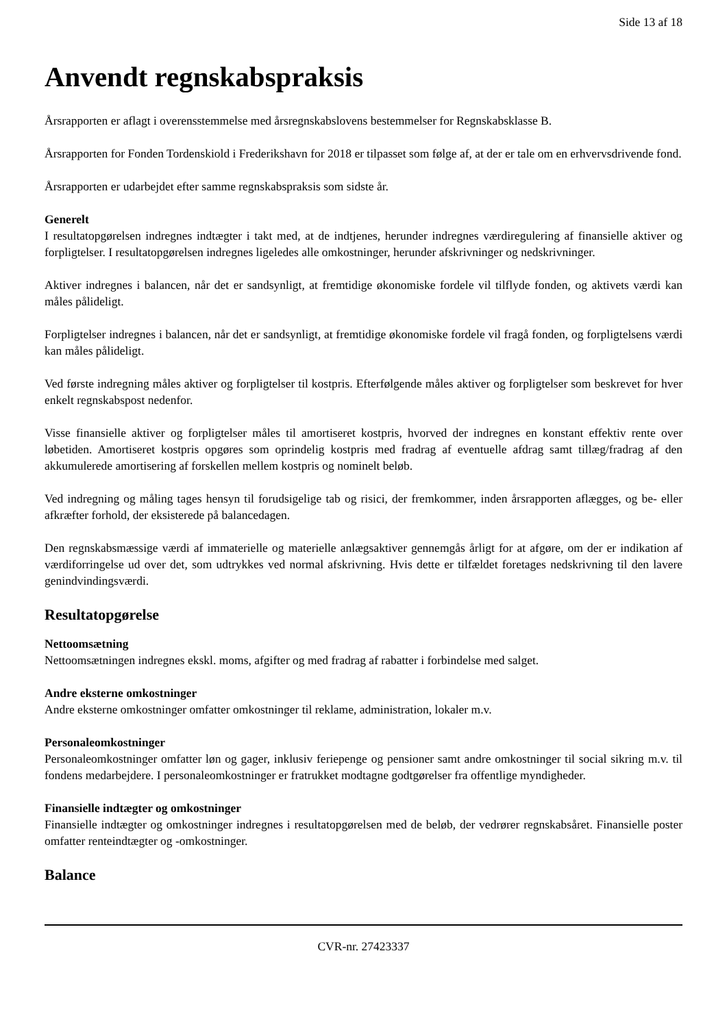Side 13 af 18
Anvendt regnskabspraksis
Årsrapporten er aflagt i overensstemmelse med årsregnskabslovens bestemmelser for Regnskabsklasse B.
Årsrapporten for Fonden Tordenskiold i Frederikshavn for 2018 er tilpasset som følge af, at der er tale om en erhvervsdrivende fond.
Årsrapporten er udarbejdet efter samme regnskabspraksis som sidste år.
Generelt
I resultatopgørelsen indregnes indtægter i takt med, at de indtjenes, herunder indregnes værdiregulering af finansielle aktiver og forpligtelser. I resultatopgørelsen indregnes ligeledes alle omkostninger, herunder afskrivninger og nedskrivninger.
Aktiver indregnes i balancen, når det er sandsynligt, at fremtidige økonomiske fordele vil tilflyde fonden, og aktivets værdi kan måles pålideligt.
Forpligtelser indregnes i balancen, når det er sandsynligt, at fremtidige økonomiske fordele vil fragå fonden, og forpligtelsens værdi kan måles pålideligt.
Ved første indregning måles aktiver og forpligtelser til kostpris. Efterfølgende måles aktiver og forpligtelser som beskrevet for hver enkelt regnskabspost nedenfor.
Visse finansielle aktiver og forpligtelser måles til amortiseret kostpris, hvorved der indregnes en konstant effektiv rente over løbetiden. Amortiseret kostpris opgøres som oprindelig kostpris med fradrag af eventuelle afdrag samt tillæg/fradrag af den akkumulerede amortisering af forskellen mellem kostpris og nominelt beløb.
Ved indregning og måling tages hensyn til forudsigelige tab og risici, der fremkommer, inden årsrapporten aflægges, og be- eller afkræfter forhold, der eksisterede på balancedagen.
Den regnskabsmæssige værdi af immaterielle og materielle anlægsaktiver gennemgås årligt for at afgøre, om der er indikation af værdiforringelse ud over det, som udtrykkes ved normal afskrivning. Hvis dette er tilfældet foretages nedskrivning til den lavere genindvindingsværdi.
Resultatopgørelse
Nettoomsætning
Nettoomsætningen indregnes ekskl. moms, afgifter og med fradrag af rabatter i forbindelse med salget.
Andre eksterne omkostninger
Andre eksterne omkostninger omfatter omkostninger til reklame, administration, lokaler m.v.
Personaleomkostninger
Personaleomkostninger omfatter løn og gager, inklusiv feriepenge og pensioner samt andre omkostninger til social sikring m.v. til fondens medarbejdere. I personaleomkostninger er fratrukket modtagne godtgørelser fra offentlige myndigheder.
Finansielle indtægter og omkostninger
Finansielle indtægter og omkostninger indregnes i resultatopgørelsen med de beløb, der vedrører regnskabsåret. Finansielle poster omfatter renteindtægter og -omkostninger.
Balance
CVR-nr. 27423337